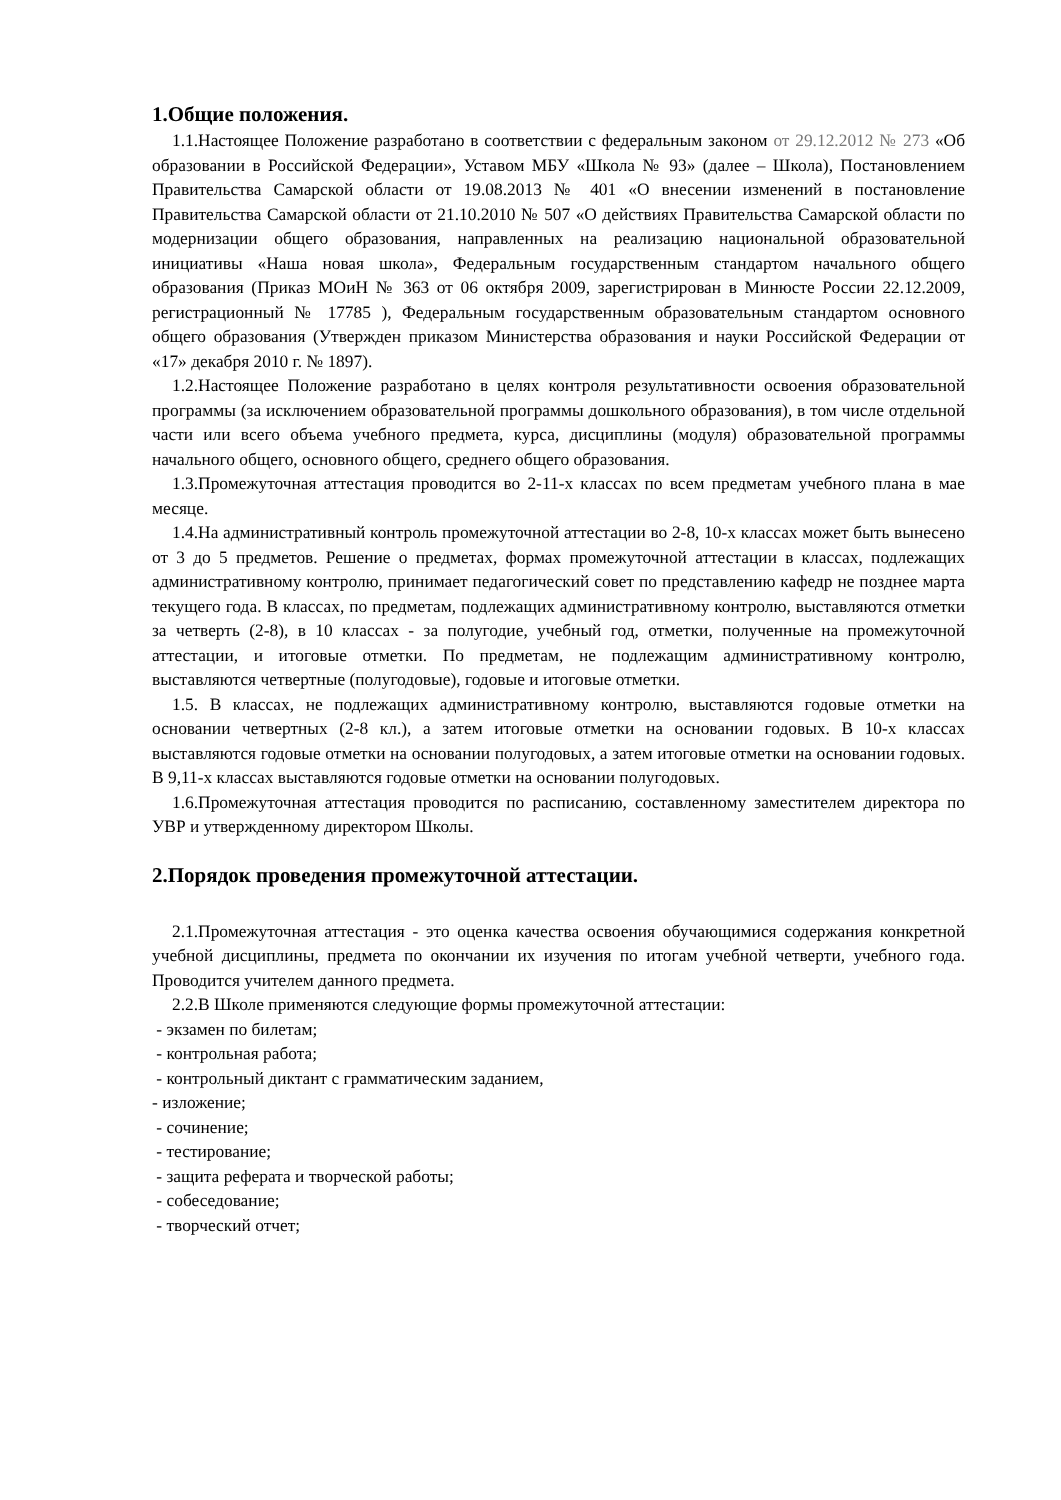1.Общие положения.
1.1.Настоящее Положение разработано в соответствии с федеральным законом от 29.12.2012 № 273 «Об образовании в Российской Федерации», Уставом МБУ «Школа № 93» (далее – Школа), Постановлением Правительства Самарской области от 19.08.2013 № 401 «О внесении изменений в постановление Правительства Самарской области от 21.10.2010 № 507 «О действиях Правительства Самарской области по модернизации общего образования, направленных на реализацию национальной образовательной инициативы «Наша новая школа», Федеральным государственным стандартом начального общего образования (Приказ МОиН № 363 от 06 октября 2009, зарегистрирован в Минюсте России 22.12.2009, регистрационный № 17785 ), Федеральным государственным образовательным стандартом основного общего образования (Утвержден приказом Министерства образования и науки Российской Федерации от «17» декабря 2010 г. № 1897).
1.2.Настоящее Положение разработано в целях контроля результативности освоения образовательной программы (за исключением образовательной программы дошкольного образования), в том числе отдельной части или всего объема учебного предмета, курса, дисциплины (модуля) образовательной программы начального общего, основного общего, среднего общего образования.
1.3.Промежуточная аттестация проводится во 2-11-х классах по всем предметам учебного плана в мае месяце.
1.4.На административный контроль промежуточной аттестации во 2-8, 10-х классах может быть вынесено от 3 до 5 предметов. Решение о предметах, формах промежуточной аттестации в классах, подлежащих административному контролю, принимает педагогический совет по представлению кафедр не позднее марта текущего года. В классах, по предметам, подлежащих административному контролю, выставляются отметки за четверть (2-8), в 10 классах - за полугодие, учебный год, отметки, полученные на промежуточной аттестации, и итоговые отметки. По предметам, не подлежащим административному контролю, выставляются четвертные (полугодовые), годовые и итоговые отметки.
1.5. В классах, не подлежащих административному контролю, выставляются годовые отметки на основании четвертных (2-8 кл.), а затем итоговые отметки на основании годовых. В 10-х классах выставляются годовые отметки на основании полугодовых, а затем итоговые отметки на основании годовых. В 9,11-х классах выставляются годовые отметки на основании полугодовых.
1.6.Промежуточная аттестация проводится по расписанию, составленному заместителем директора по УВР и утвержденному директором Школы.
2.Порядок проведения промежуточной аттестации.
2.1.Промежуточная аттестация - это оценка качества освоения обучающимися содержания конкретной учебной дисциплины, предмета по окончании их изучения по итогам учебной четверти, учебного года. Проводится учителем данного предмета.
2.2.В Школе применяются следующие формы промежуточной аттестации:
- экзамен по билетам;
- контрольная работа;
- контрольный диктант с грамматическим заданием,
- изложение;
- сочинение;
- тестирование;
- защита реферата и творческой работы;
- собеседование;
- творческий отчет;